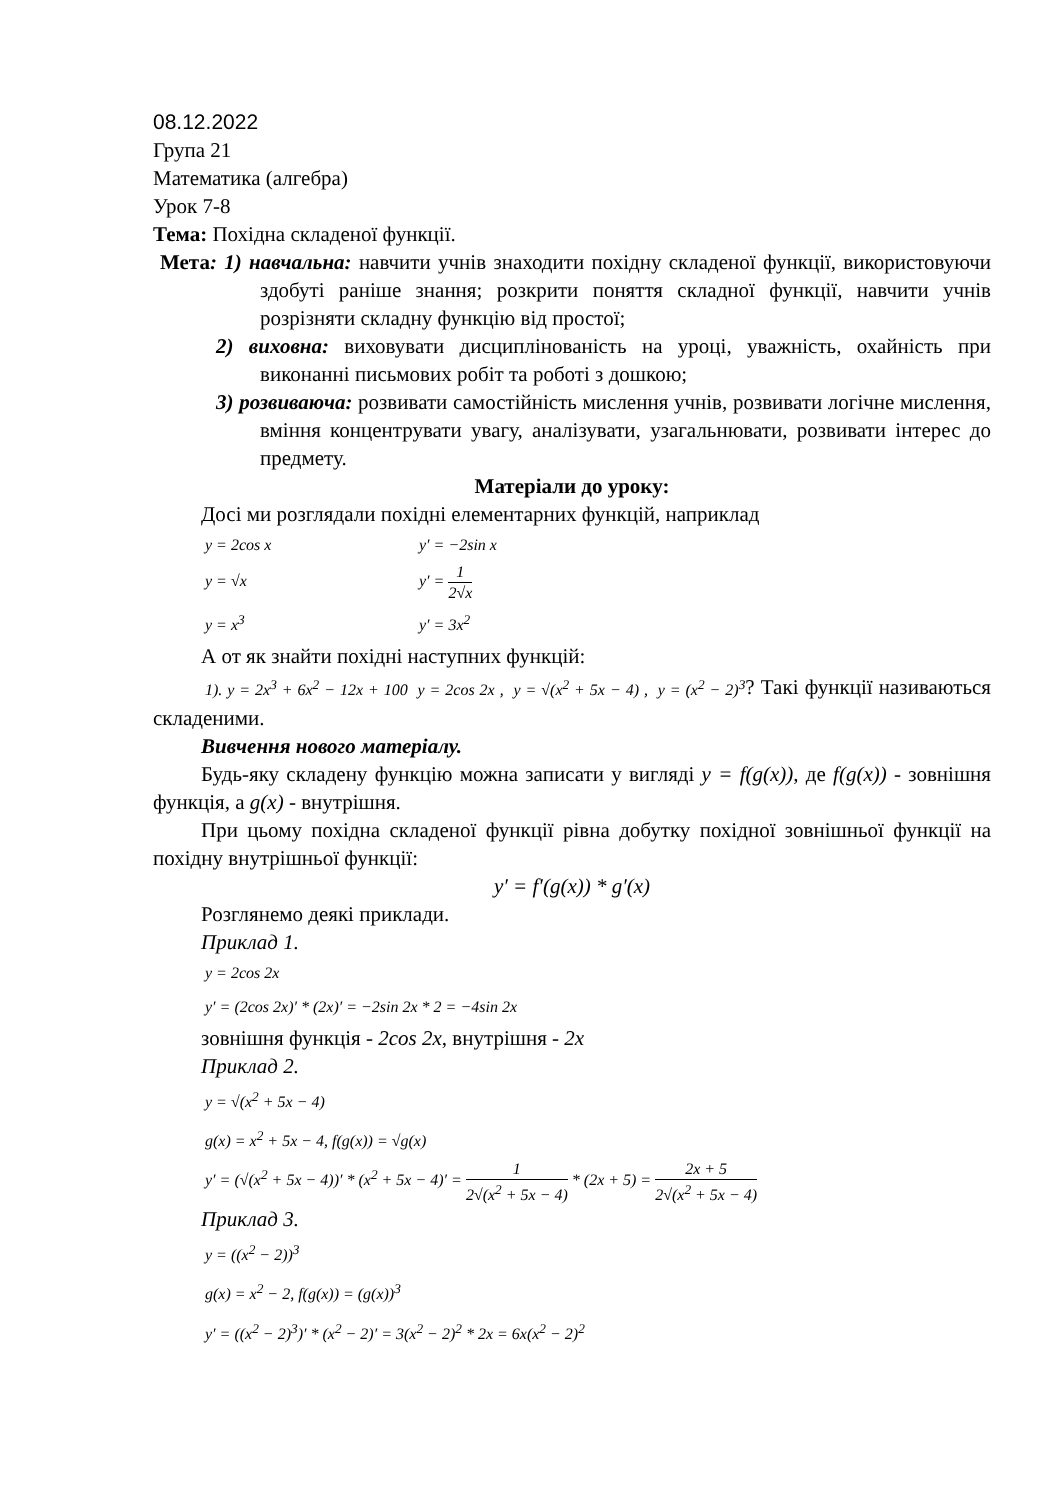08.12.2022
Група 21
Математика (алгебра)
Урок 7-8
Тема: Похідна складеної функції.
Мета: 1) навчальна: навчити учнів знаходити похідну складеної функції, використовуючи здобуті раніше знання; розкрити поняття складної функції, навчити учнів розрізняти складну функцію від простої;
2) виховна: виховувати дисциплінованість на уроці, уважність, охайність при виконанні письмових робіт та роботі з дошкою;
3) розвиваюча: розвивати самостійність мислення учнів, розвивати логічне мислення, вміння концентрувати увагу, аналізувати, узагальнювати, розвивати інтерес до предмету.
Матеріали до уроку:
Досі ми розглядали похідні елементарних функцій, наприклад
y = 2cos x y′ = −2sin x
y = √x y′ = 1 2√x
y = x<sup>3</sup> y′ = 3x<sup>2</sup>
А от як знайти похідні наступних функцій:
1). y = 2x<sup>3</sup> + 6x<sup>2</sup> − 12x + 100 y = 2cos 2x , y = √(x<sup>2</sup> + 5x − 4) , y = (x<sup>2</sup> − 2)<sup>3</sup>? Такі функції називаються складеними.
Вивчення нового матеріалу.
Будь-яку складену функцію можна записати у вигляді y = f(g(x)), де f(g(x)) - зовнішня функція, а g(x) - внутрішня.
При цьому похідна складеної функції рівна добутку похідної зовнішньої функції на похідну внутрішньої функції:
y′ = f′(g(x)) * g′(x)
Розглянемо деякі приклади.
Приклад 1.
y = 2cos 2x
y′ = (2cos 2x)′ * (2x)′ = −2sin 2x * 2 = −4sin 2x
зовнішня функція - 2cos 2x, внутрішня - 2x
Приклад 2.
y = √(x<sup>2</sup> + 5x − 4)
g(x) = x<sup>2</sup> + 5x − 4, f(g(x)) = √g(x)
y′ = (√(x<sup>2</sup> + 5x − 4))′ * (x<sup>2</sup> + 5x − 4)′ = 1 2√(x<sup>2</sup> + 5x − 4) * (2x + 5) = 2x + 5 2√(x<sup>2</sup> + 5x − 4)
Приклад 3.
y = ((x<sup>2</sup> − 2))<sup>3</sup>
g(x) = x<sup>2</sup> − 2, f(g(x)) = (g(x))<sup>3</sup>
y′ = ((x<sup>2</sup> − 2)<sup>3</sup>)′ * (x<sup>2</sup> − 2)′ = 3(x<sup>2</sup> − 2)<sup>2</sup> * 2x = 6x(x<sup>2</sup> − 2)<sup>2</sup>